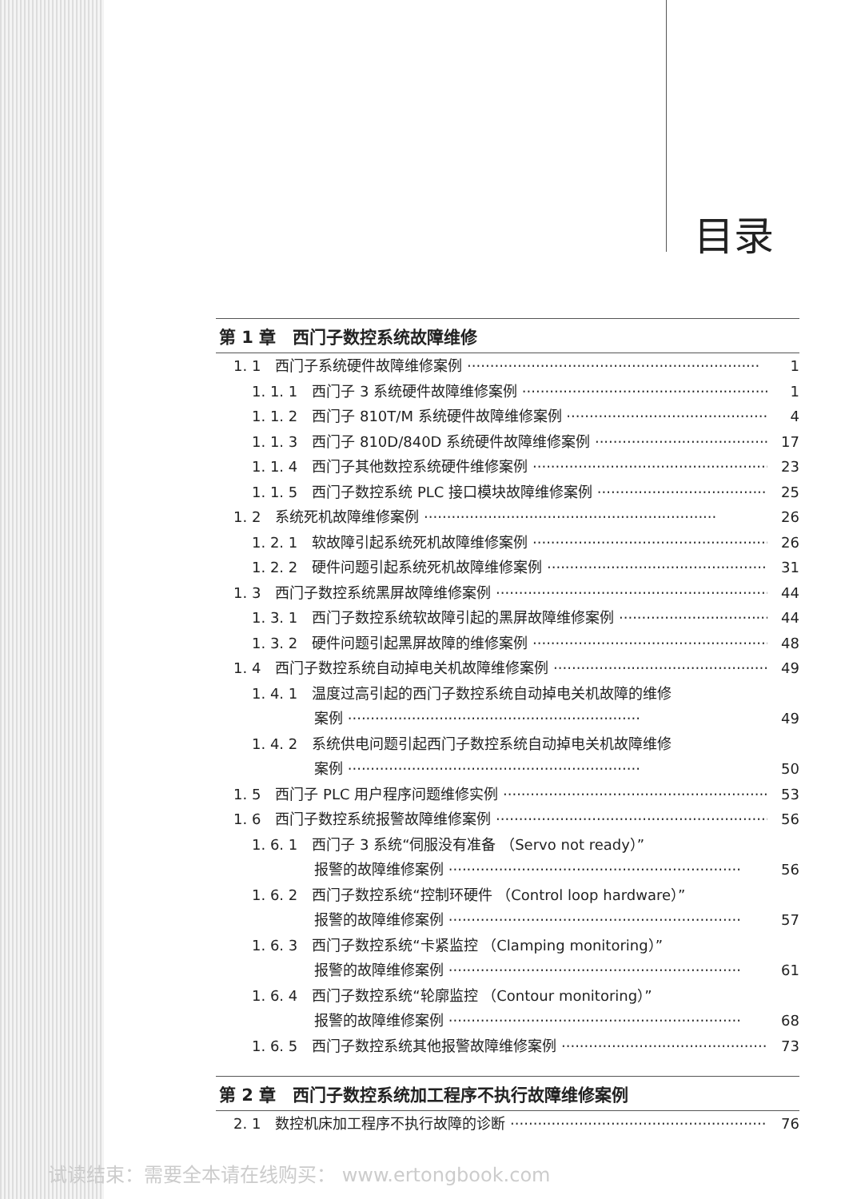目录
第 1 章　西门子数控系统故障维修
1. 1　西门子系统硬件故障维修案例 1
1. 1. 1　西门子 3 系统硬件故障维修案例 1
1. 1. 2　西门子 810T/M 系统硬件故障维修案例 4
1. 1. 3　西门子 810D/840D 系统硬件故障维修案例 17
1. 1. 4　西门子其他数控系统硬件维修案例 23
1. 1. 5　西门子数控系统 PLC 接口模块故障维修案例 25
1. 2　系统死机故障维修案例 26
1. 2. 1　软故障引起系统死机故障维修案例 26
1. 2. 2　硬件问题引起系统死机故障维修案例 31
1. 3　西门子数控系统黑屏故障维修案例 44
1. 3. 1　西门子数控系统软故障引起的黑屏故障维修案例 44
1. 3. 2　硬件问题引起黑屏故障的维修案例 48
1. 4　西门子数控系统自动掉电关机故障维修案例 49
1. 4. 1　温度过高引起的西门子数控系统自动掉电关机故障的维修
案例 49
1. 4. 2　系统供电问题引起西门子数控系统自动掉电关机故障维修
案例 50
1. 5　西门子 PLC 用户程序问题维修实例 53
1. 6　西门子数控系统报警故障维修案例 56
1. 6. 1　西门子 3 系统“伺服没有准备 （Servo not ready）”
报警的故障维修案例 56
1. 6. 2　西门子数控系统“控制环硬件 （Control loop hardware）”
报警的故障维修案例 57
1. 6. 3　西门子数控系统“卡紧监控 （Clamping monitoring）”
报警的故障维修案例 61
1. 6. 4　西门子数控系统“轮廓监控 （Contour monitoring）”
报警的故障维修案例 68
1. 6. 5　西门子数控系统其他报警故障维修案例 73
第 2 章　西门子数控系统加工程序不执行故障维修案例
2. 1　数控机床加工程序不执行故障的诊断 76
试读结束：需要全本请在线购买： www.ertongbook.com